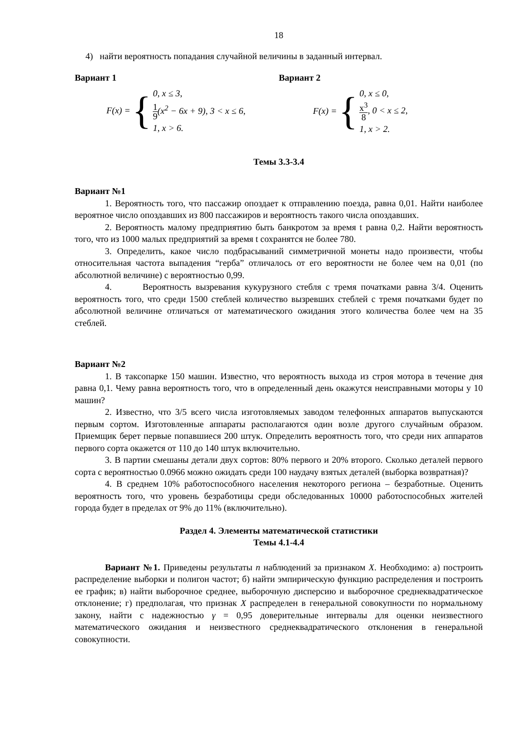18
4) найти вероятность попадания случайной величины в заданный интервал.
Вариант 1
F(x) = {
0, x ≤ 3,
1 9(x<sup>2</sup> − 6x + 9), 3 < x ≤ 6,
1, x > 6.
Вариант 2
F(x) = {
0, x ≤ 0,
x<sup>3</sup> 8, 0 < x ≤ 2,
1, x > 2.
Темы 3.3-3.4
Вариант №1
1. Вероятность того, что пассажир опоздает к отправлению поезда, равна 0,01. Найти наиболее вероятное число опоздавших из 800 пассажиров и вероятность такого числа опоздавших.
2. Вероятность малому предприятию быть банкротом за время t равна 0,2. Найти вероятность того, что из 1000 малых предприятий за время t сохранятся не более 780.
3. Определить, какое число подбрасываний симметричной монеты надо произвести, чтобы относительная частота выпадения “герба” отличалось от его вероятности не более чем на 0,01 (по абсолютной величине) с вероятностью 0,99.
4. Вероятность вызревания кукурузного стебля с тремя початками равна 3/4. Оценить вероятность того, что среди 1500 стеблей количество вызревших стеблей с тремя початками будет по абсолютной величине отличаться от математического ожидания этого количества более чем на 35 стеблей.
Вариант №2
1. В таксопарке 150 машин. Известно, что вероятность выхода из строя мотора в течение дня равна 0,1. Чему равна вероятность того, что в определенный день окажутся неисправными моторы у 10 машин?
2. Известно, что 3/5 всего числа изготовляемых заводом телефонных аппаратов выпускаются первым сортом. Изготовленные аппараты располагаются один возле другого случайным образом. Приемщик берет первые попавшиеся 200 штук. Определить вероятность того, что среди них аппаратов первого сорта окажется от 110 до 140 штук включительно.
3. В партии смешаны детали двух сортов: 80% первого и 20% второго. Сколько деталей первого сорта с вероятностью 0.0966 можно ожидать среди 100 наудачу взятых деталей (выборка возвратная)?
4. В среднем 10% работоспособного населения некоторого региона – безработные. Оценить вероятность того, что уровень безработицы среди обследованных 10000 работоспособных жителей города будет в пределах от 9% до 11% (включительно).
Раздел 4. Элементы математической статистики
Темы 4.1-4.4
Вариант №1. Приведены результаты n наблюдений за признаком X. Необходимо: а) построить распределение выборки и полигон частот; б) найти эмпирическую функцию распределения и построить ее график; в) найти выборочное среднее, выборочную дисперсию и выборочное среднеквадратическое отклонение; г) предполагая, что признак X распределен в генеральной совокупности по нормальному закону, найти с надежностью γ = 0,95 доверительные интервалы для оценки неизвестного математического ожидания и неизвестного среднеквадратического отклонения в генеральной совокупности.